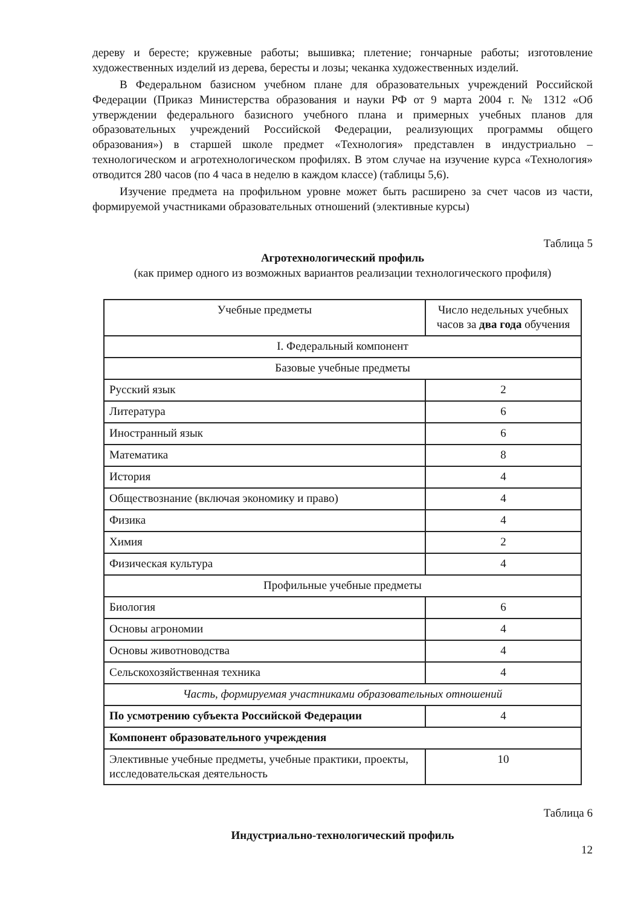дереву и бересте; кружевные работы; вышивка; плетение; гончарные работы; изготовление художественных изделий из дерева, бересты и лозы; чеканка художественных изделий.
В Федеральном базисном учебном плане для образовательных учреждений Российской Федерации (Приказ Министерства образования и науки РФ от 9 марта 2004 г. № 1312 «Об утверждении федерального базисного учебного плана и примерных учебных планов для образовательных учреждений Российской Федерации, реализующих программы общего образования») в старшей школе предмет «Технология» представлен в индустриально – технологическом и агротехнологическом профилях. В этом случае на изучение курса «Технология» отводится 280 часов (по 4 часа в неделю в каждом классе) (таблицы 5,6).
Изучение предмета на профильном уровне может быть расширено за счет часов из части, формируемой участниками образовательных отношений (элективные курсы)
Таблица 5
Агротехнологический профиль
(как пример одного из возможных вариантов реализации технологического профиля)
| Учебные предметы | Число недельных учебных часов за два года обучения |
| I. Федеральный компонент | |
| Базовые учебные предметы | |
| Русский язык | 2 |
| Литература | 6 |
| Иностранный язык | 6 |
| Математика | 8 |
| История | 4 |
| Обществознание (включая экономику и право) | 4 |
| Физика | 4 |
| Химия | 2 |
| Физическая культура | 4 |
| Профильные учебные предметы | |
| Биология | 6 |
| Основы агрономии | 4 |
| Основы животноводства | 4 |
| Сельскохозяйственная техника | 4 |
| Часть, формируемая участниками образовательных отношений | |
| По усмотрению субъекта Российской Федерации | 4 |
| Компонент образовательного учреждения | |
| Элективные учебные предметы, учебные практики, проекты, исследовательская деятельность | 10 |
Таблица 6
Индустриально-технологический профиль
12